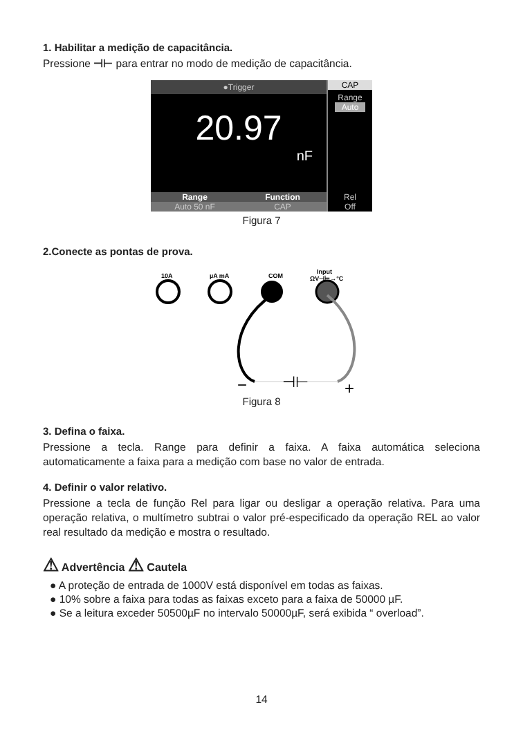1. Habilitar a medição de capacitância.
Pressione ⊣⊢ para entrar no modo de medição de capacitância.
●Trigger
20.97
nF
Range Function
Auto 50 nF CAP
CAP
Range
Auto
Rel
Off
Figura 7
2.Conecte as pontas de prova.
10A
µA mA
COM
Input
ΩV⊣⊢→°C
⊣⊢
−
+
Figura 8
3. Defina o faixa.
Pressione a tecla. Range para definir a faixa. A faixa automática seleciona automaticamente a faixa para a medição com base no valor de entrada.
4. Definir o valor relativo.
Pressione a tecla de função Rel para ligar ou desligar a operação relativa. Para uma operação relativa, o multímetro subtrai o valor pré-especificado da operação REL ao valor real resultado da medição e mostra o resultado.
⚠ Advertência ⚠ Cautela
● A proteção de entrada de 1000V está disponível em todas as faixas.
● 10% sobre a faixa para todas as faixas exceto para a faixa de 50000 µF.
● Se a leitura exceder 50500µF no intervalo 50000µF, será exibida “ overload”.
14